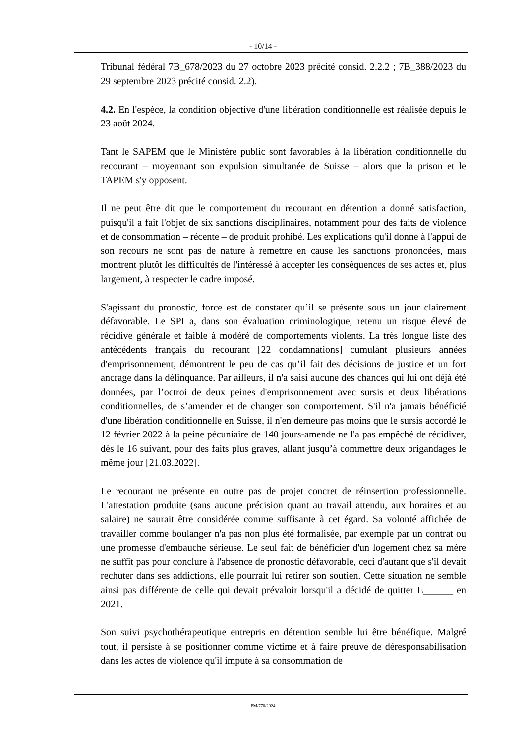- 10/14 -
Tribunal fédéral 7B_678/2023 du 27 octobre 2023 précité consid. 2.2.2 ; 7B_388/2023 du 29 septembre 2023 précité consid. 2.2).
4.2. En l'espèce, la condition objective d'une libération conditionnelle est réalisée depuis le 23 août 2024.
Tant le SAPEM que le Ministère public sont favorables à la libération conditionnelle du recourant – moyennant son expulsion simultanée de Suisse – alors que la prison et le TAPEM s'y opposent.
Il ne peut être dit que le comportement du recourant en détention a donné satisfaction, puisqu'il a fait l'objet de six sanctions disciplinaires, notamment pour des faits de violence et de consommation – récente – de produit prohibé. Les explications qu'il donne à l'appui de son recours ne sont pas de nature à remettre en cause les sanctions prononcées, mais montrent plutôt les difficultés de l'intéressé à accepter les conséquences de ses actes et, plus largement, à respecter le cadre imposé.
S'agissant du pronostic, force est de constater qu’il se présente sous un jour clairement défavorable. Le SPI a, dans son évaluation criminologique, retenu un risque élevé de récidive générale et faible à modéré de comportements violents. La très longue liste des antécédents français du recourant [22 condamnations] cumulant plusieurs années d'emprisonnement, démontrent le peu de cas qu’il fait des décisions de justice et un fort ancrage dans la délinquance. Par ailleurs, il n'a saisi aucune des chances qui lui ont déjà été données, par l’octroi de deux peines d'emprisonnement avec sursis et deux libérations conditionnelles, de s’amender et de changer son comportement. S'il n'a jamais bénéficié d'une libération conditionnelle en Suisse, il n'en demeure pas moins que le sursis accordé le 12 février 2022 à la peine pécuniaire de 140 jours-amende ne l'a pas empêché de récidiver, dès le 16 suivant, pour des faits plus graves, allant jusqu’à commettre deux brigandages le même jour [21.03.2022].
Le recourant ne présente en outre pas de projet concret de réinsertion professionnelle. L'attestation produite (sans aucune précision quant au travail attendu, aux horaires et au salaire) ne saurait être considérée comme suffisante à cet égard. Sa volonté affichée de travailler comme boulanger n'a pas non plus été formalisée, par exemple par un contrat ou une promesse d'embauche sérieuse. Le seul fait de bénéficier d'un logement chez sa mère ne suffit pas pour conclure à l'absence de pronostic défavorable, ceci d'autant que s'il devait rechuter dans ses addictions, elle pourrait lui retirer son soutien. Cette situation ne semble ainsi pas différente de celle qui devait prévaloir lorsqu'il a décidé de quitter E______ en 2021.
Son suivi psychothérapeutique entrepris en détention semble lui être bénéfique. Malgré tout, il persiste à se positionner comme victime et à faire preuve de déresponsabilisation dans les actes de violence qu'il impute à sa consommation de
PM/770/2024